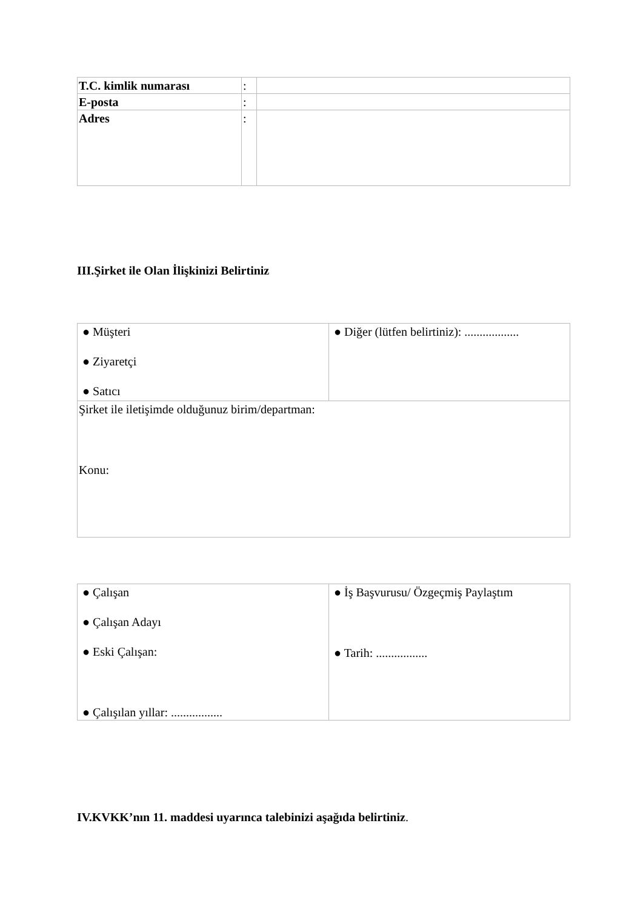| T.C. kimlik numarası | : | |
| E-posta | : | |
| Adres | : | |
III.Şirket ile Olan İlişkinizi Belirtiniz
| ● Müşteri ● Ziyaretçi ● Satıcı | ● Diğer (lütfen belirtiniz): .................. |
| Şirket ile iletişimde olduğunuz birim/departman: Konu: | |
| ● Çalışan ● Çalışan Adayı ● Eski Çalışan: ● Çalışılan yıllar: ................. | ● İş Başvurusu/ Özgeçmiş Paylaştım ● Tarih: ................. |
IV.KVKK’nın 11. maddesi uyarınca talebinizi aşağıda belirtiniz.